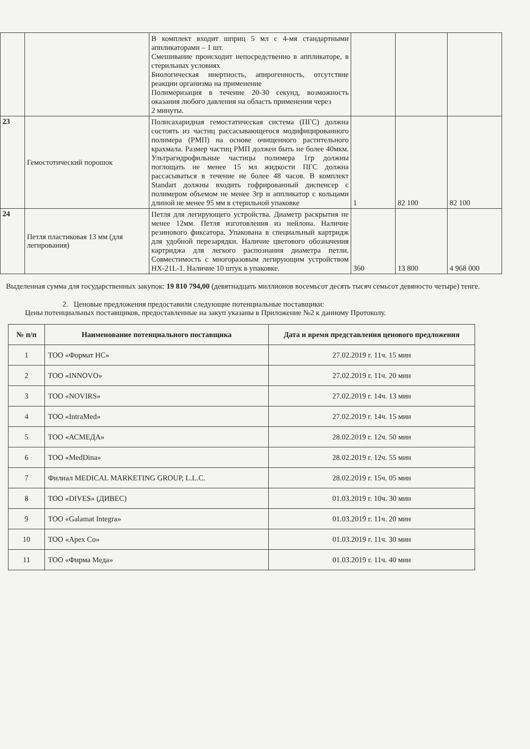| | | В комплект входит шприц 5 мл с 4-мя стандартными аппликаторами – 1 шт. Смешивание происходит непосредственно в аппликаторе, в стерильных условиях Биологическая инертность, апирогенность, отсутствие реакции организма на применение Полимеризация в течение 20-30 секунд, возможность оказания любого давления на область применения через 2 минуты. | | | |
| 23 | Гемостотический порошок | Полисахаридная гемостатическая система (ПГС) должна состоять из частиц рассасывающегося модифицированного полимера (РМП) на основе очищенного растительного крахмала. Размер частиц РМП должен быть не более 40мкм. Ультрагидрофильные частицы полимера 1гр должны поглощать не менее 15 мл жидкости ПГС должна рассасываться в течение не более 48 часов. В комплект Standart должны входить гофрированный диспенсер с полимером объемом не менее 3гр и аппликатор с кольцами длиной не менее 95 мм в стерильной упаковке | 1 | 82 100 | 82 100 |
| 24 | Петля пластиковая 13 мм (для легирования) | Петля для легирующего устройства. Диаметр раскрытия не менее 12мм. Петля изготовления из нейлона. Наличие резинового фиксатора. Упакована в специальный картридж для удобной перезарядки. Наличие цветового обозначения картриджа для легкого распознания диаметра петли. Совместимость с многоразовым легирующим устройством HX-21L-1. Наличие 10 штук в упаковке. | 360 | 13 800 | 4 968 000 |
Выделенная сумма для государственных закупок: 19 810 794,00 (девятнадцать миллионов восемьсот десять тысяч семьсот девяносто четыре) тенге.
2. Ценовые предложения предоставили следующие потенциальные поставщики:
Цены потенциальных поставщиков, предоставленные на закуп указаны в Приложение №2 к данному Протоколу.
| № п/п | Наименование потенциального поставщика | Дата и время представления ценового предложения |
| --- | --- | --- |
| 1 | ТОО «Формат НС» | 27.02.2019 г. 11ч. 15 мин |
| 2 | ТОО «INNOVO» | 27.02.2019 г. 11ч. 20 мин |
| 3 | ТОО «NOVIRS» | 27.02.2019 г. 14ч. 13 мин |
| 4 | ТОО «IntraMed» | 27.02.2019 г. 14ч. 15 мин |
| 5 | ТОО «АСМЕДА» | 28.02.2019 г. 12ч. 50 мин |
| 6 | ТОО «MedDina» | 28.02.2019 г. 12ч. 55 мин |
| 7 | Филиал MEDICAL MARKETING GROUP, L.L.C. | 28.02.2019 г. 15ч. 05 мин |
| 8 | ТОО «DIVES» (ДИВЕС) | 01.03.2019 г. 10ч. 30 мин |
| 9 | ТОО «Galamat Integra» | 01.03.2019 г. 11ч. 20 мин |
| 10 | ТОО «Apex Co» | 01.03.2019 г. 11ч. 30 мин |
| 11 | ТОО «Фирма Меда» | 01.03.2019 г. 11ч. 40 мин |